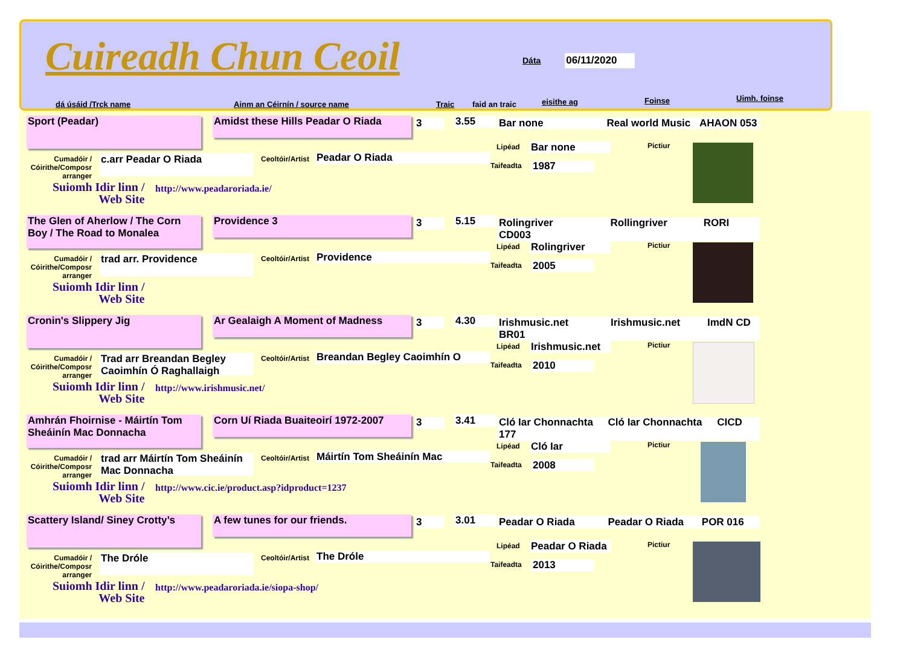Cuireadh Chun Ceoil Dáta 06/11/2020
dá úsáid /Trck name Ainm an Céirnín / source name Traic faid an traic eisithe ag Foinse Uimh. foinse
Sport (Peadar)
Amidst these Hills Peadar O Riada
3 3.55
Cumadóir /
Cóirithe/Composr
arranger
c.arr Peadar O Riada Ceoltóir/Artist Peadar O Riada
Suiomh Idir linn /
Web Site
http://www.peadaroriada.ie/
Bar none Real world Music AHAON 053
Lipéad Bar none
Taifeadta 1987
Pictiur
The Glen of Aherlow / The Corn Boy / The Road to Monalea
Providence 3 3 5.15
Cumadóir /
Cóirithe/Composr
arranger
trad arr. Providence Ceoltóir/Artist Providence
Suiomh Idir linn /
Web Site
Rolingriver Rollingriver RORI CD003
Lipéad Rolingriver
Taifeadta 2005
Pictiur
Cronin's Slippery Jig Ar Gealaigh A Moment of Madness 3 4.30
Cumadóir /
Cóirithe/Composr
arranger
Trad arr Breandan Begley Caoimhín Ó Raghallaigh
Ceoltóir/Artist Breandan Begley Caoimhín O
Suiomh Idir linn /
Web Site
http://www.irishmusic.net/
Irishmusic.net Irishmusic.net ImdN CD BR01
Lipéad
Irishmusic.net
Taifeadta 2010
Pictiur
Amhrán Fhoirnise - Máirtín Tom Sheáinín Mac Donnacha
Corn Uí Riada Buaiteoirí 1972-2007
3 3.41
Cumadóir /
Cóirithe/Composr
arranger
trad arr Máirtín Tom Sheáinín Mac Donnacha
Ceoltóir/Artist Máirtín Tom Sheáinín Mac
Suiomh Idir linn /
Web Site
http://www.cic.ie/product.asp?idproduct=1237
Cló Iar Chonnachta Cló Iar Chonnachta CICD 177
Lipéad Cló Iar
Taifeadta 2008
Pictiur
Scattery Island/ Siney Crotty’s
A few tunes for our friends. 3 3.01
Cumadóir /
Cóirithe/Composr
arranger
The Dróle Ceoltóir/Artist The Dróle
Suiomh Idir linn /
Web Site
http://www.peadaroriada.ie/siopa-shop/
Peadar O Riada Peadar O Riada POR 016
Lipéad
Peadar O Riada
Taifeadta 2013
Pictiur